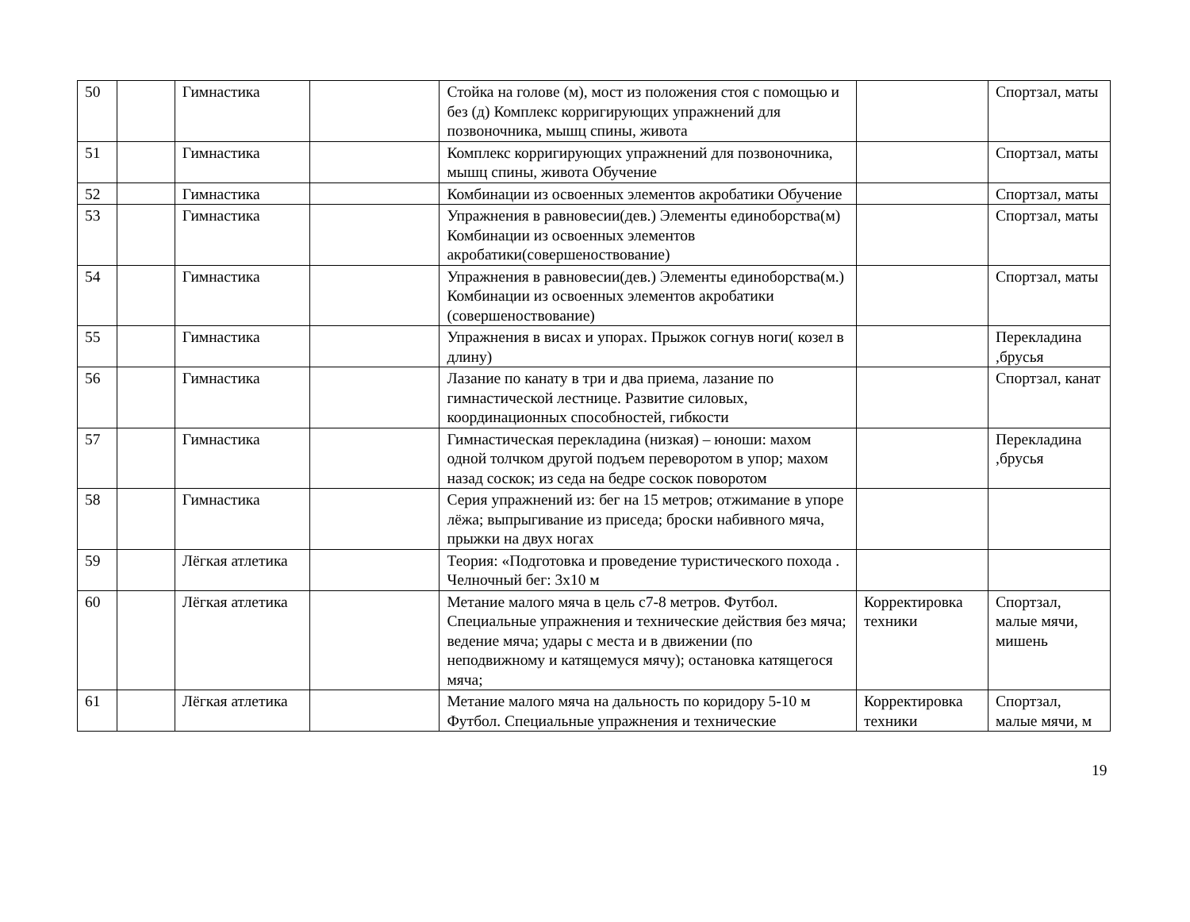| 50 | | Гимнастика | | Стойка на голове (м), мост из положения стоя с помощью и без (д) Комплекс корригирующих упражнений для позвоночника, мышц спины, живота | | Спортзал, маты |
| 51 | | Гимнастика | | Комплекс корригирующих упражнений для позвоночника, мышц спины, живота Обучение | | Спортзал, маты |
| 52 | | Гимнастика | | Комбинации из освоенных элементов акробатики Обучение | | Спортзал, маты |
| 53 | | Гимнастика | | Упражнения в равновесии(дев.) Элементы единоборства(м) Комбинации из освоенных элементов акробатики(совершеноствование) | | Спортзал, маты |
| 54 | | Гимнастика | | Упражнения в равновесии(дев.) Элементы единоборства(м.) Комбинации из освоенных элементов акробатики (совершеноствование) | | Спортзал, маты |
| 55 | | Гимнастика | | Упражнения в висах и упорах. Прыжок согнув ноги( козел в длину) | | Перекладина ,брусья |
| 56 | | Гимнастика | | Лазание по канату в три и два приема, лазание по гимнастической лестнице. Развитие силовых, координационных способностей, гибкости | | Спортзал, канат |
| 57 | | Гимнастика | | Гимнастическая перекладина (низкая) – юноши: махом одной толчком другой подъем переворотом в упор; махом назад соскок; из седа на бедре соскок поворотом | | Перекладина ,брусья |
| 58 | | Гимнастика | | Серия упражнений из: бег на 15 метров; отжимание в упоре лёжа; выпрыгивание из приседа; броски набивного мяча, прыжки на двух ногах | | |
| 59 | | Лёгкая атлетика | | Теория: «Подготовка и проведение туристического похода . Челночный бег: 3х10 м | | |
| 60 | | Лёгкая атлетика | | Метание малого мяча в цель с7-8 метров. Футбол. Специальные упражнения и технические действия без мяча; ведение мяча; удары с места и в движении (по неподвижному и катящемуся мячу); остановка катящегося мяча; | Корректировка техники | Спортзал, малые мячи, мишень |
| 61 | | Лёгкая атлетика | | Метание малого мяча на дальность по коридору 5-10 м Футбол. Специальные упражнения и технические | Корректировка техники | Спортзал, малые мячи, м |
19